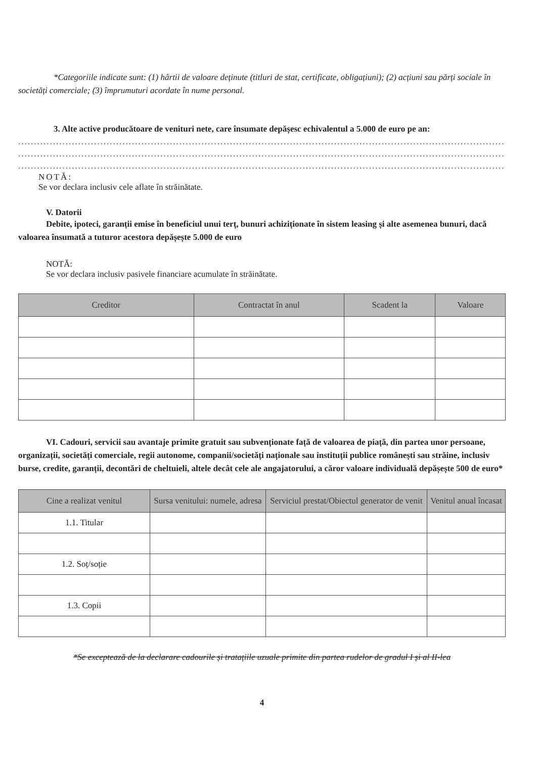*Categoriile indicate sunt: (1) hârtii de valoare deținute (titluri de stat, certificate, obligațiuni); (2) acțiuni sau părți sociale în societăți comerciale; (3) împrumuturi acordate în nume personal.
3. Alte active producătoare de venituri nete, care însumate depășesc echivalentul a 5.000 de euro pe an:
..............................................................................................................................................................
..............................................................................................................................................................
..............................................................................................................................................................
NOTĂ:
Se vor declara inclusiv cele aflate în străinătate.
V. Datorii
Debite, ipoteci, garanții emise în beneficiul unui terț, bunuri achiziționate în sistem leasing și alte asemenea bunuri, dacă valoarea însumată a tuturor acestora depășește 5.000 de euro
NOTĂ:
Se vor declara inclusiv pasivele financiare acumulate în străinătate.
| Creditor | Contractat în anul | Scadent la | Valoare |
| --- | --- | --- | --- |
VI. Cadouri, servicii sau avantaje primite gratuit sau subvenționate față de valoarea de piață, din partea unor persoane, organizații, societăți comerciale, regii autonome, companii/societăți naționale sau instituții publice românești sau străine, inclusiv burse, credite, garanții, decontări de cheltuieli, altele decât cele ale angajatorului, a căror valoare individuală depășește 500 de euro*
| Cine a realizat venitul | Sursa venitului: numele, adresa | Serviciul prestat/Obiectul generator de venit | Venitul anual încasat |
| --- | --- | --- | --- |
| 1.1. Titular | | | |
| 1.2. Soț/soție | | | |
| 1.3. Copii | | | |
*Se exceptează de la declarare cadourile și tratațiile uzuale primite din partea rudelor de gradul I și al II-lea
4